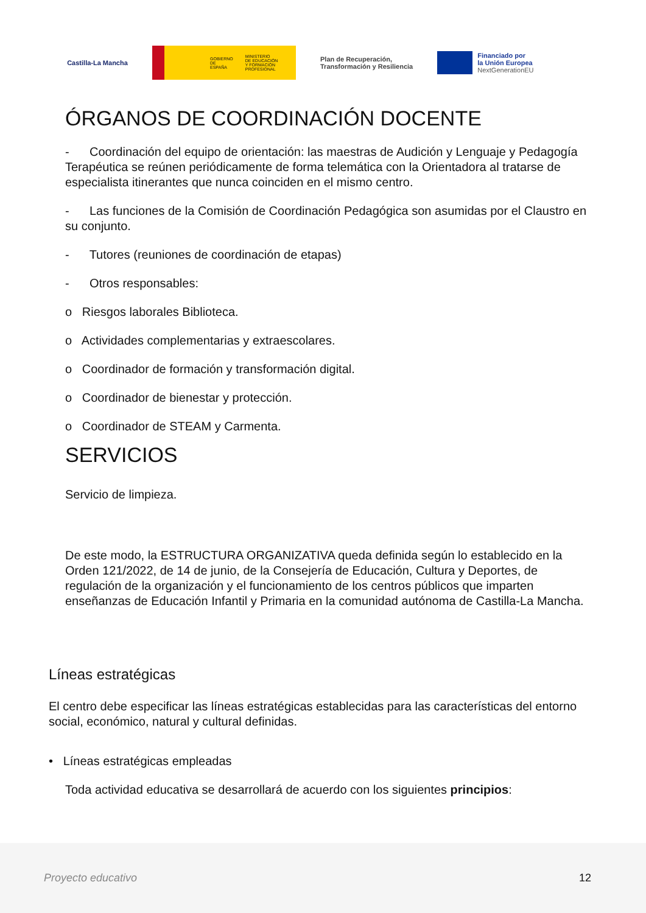Castilla-La Mancha
GOBIERNO
DE ESPAÑA MINISTERIO
DE EDUCACIÓN
Y FORMACIÓN PROFESIONAL
Plan de Recuperación,
Transformación y Resiliencia
Financiado por
la Unión Europea
NextGenerationEU
ÓRGANOS DE COORDINACIÓN DOCENTE
- Coordinación del equipo de orientación: las maestras de Audición y Lenguaje y Pedagogía Terapéutica se reúnen periódicamente de forma telemática con la Orientadora al tratarse de especialista itinerantes que nunca coinciden en el mismo centro.
- Las funciones de la Comisión de Coordinación Pedagógica son asumidas por el Claustro en su conjunto.
- Tutores (reuniones de coordinación de etapas)
- Otros responsables:
o Riesgos laborales Biblioteca.
o Actividades complementarias y extraescolares.
o Coordinador de formación y transformación digital.
o Coordinador de bienestar y protección.
o Coordinador de STEAM y Carmenta.
SERVICIOS
Servicio de limpieza.
De este modo, la ESTRUCTURA ORGANIZATIVA queda definida según lo establecido en la Orden 121/2022, de 14 de junio, de la Consejería de Educación, Cultura y Deportes, de regulación de la organización y el funcionamiento de los centros públicos que imparten enseñanzas de Educación Infantil y Primaria en la comunidad autónoma de Castilla-La Mancha.
Líneas estratégicas
El centro debe especificar las líneas estratégicas establecidas para las características del entorno social, económico, natural y cultural definidas.
• Líneas estratégicas empleadas
Toda actividad educativa se desarrollará de acuerdo con los siguientes principios:
Proyecto educativo 12